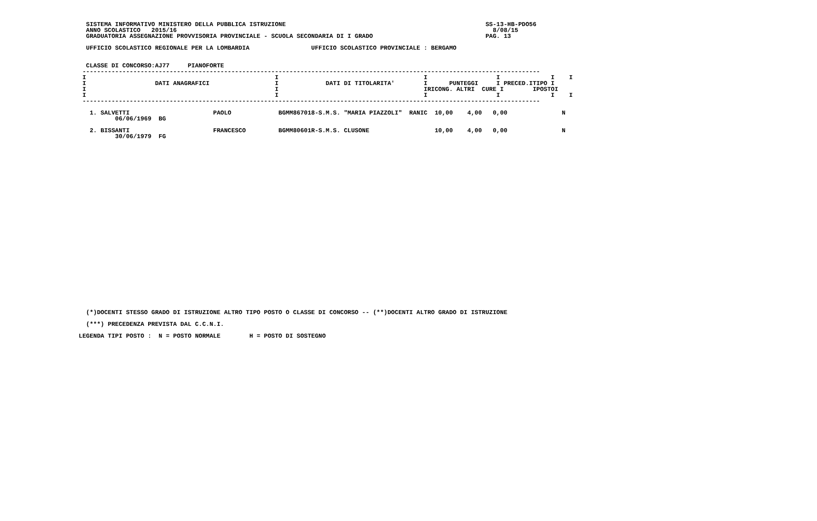SISTEMA INFORMATIVO MINISTERO DELLA PUBBLICA ISTRUZIONE                                                       SS-13-HB-PDO56
  ANNO SCOLASTICO   2015/16                                                                                       8/08/15
  GRADUATORIA ASSEGNAZIONE PROVVISORIA PROVINCIALE - SCUOLA SECONDARIA DI I GRADO                               PAG. 13

  UFFICIO SCOLASTICO REGIONALE PER LA LOMBARDIA                 UFFICIO SCOLASTICO PROVINCIALE : BERGAMO


  CLASSE DI CONCORSO:AJ77     PIANOFORTE
 ------------------------------------------------------------------------------------------------------------------------------
 I                                                    I                                        I                   I              I    I
 I                   DATI ANAGRAFICI                  I             DATI DI TITOLARITA'        I      PUNTEGGI     I PRECED.ITIPO I
 I                                                    I                                        IRICONG. ALTRI  CURE I        IPOSTOI
 I                                                    I                                        I                   I              I    I
 ------------------------------------------------------------------------------------------------------------------------------

   1. SALVETTI                       PAOLO             BGMM867018-S.M.S. "MARIA PIAZZOLI"  RANIC  10,00    4,00   0,00               N
          06/06/1969  BG

   2. BISSANTI                       FRANCESCO         BGMM80601R-S.M.S. CLUSONE                  10,00    4,00   0,00               N
          30/06/1979  FG
  (*)DOCENTI STESSO GRADO DI ISTRUZIONE ALTRO TIPO POSTO O CLASSE DI CONCORSO -- (**)DOCENTI ALTRO GRADO DI ISTRUZIONE
  (***) PRECEDENZA PREVISTA DAL C.C.N.I.
LEGENDA TIPI POSTO :  N = POSTO NORMALE        H = POSTO DI SOSTEGNO